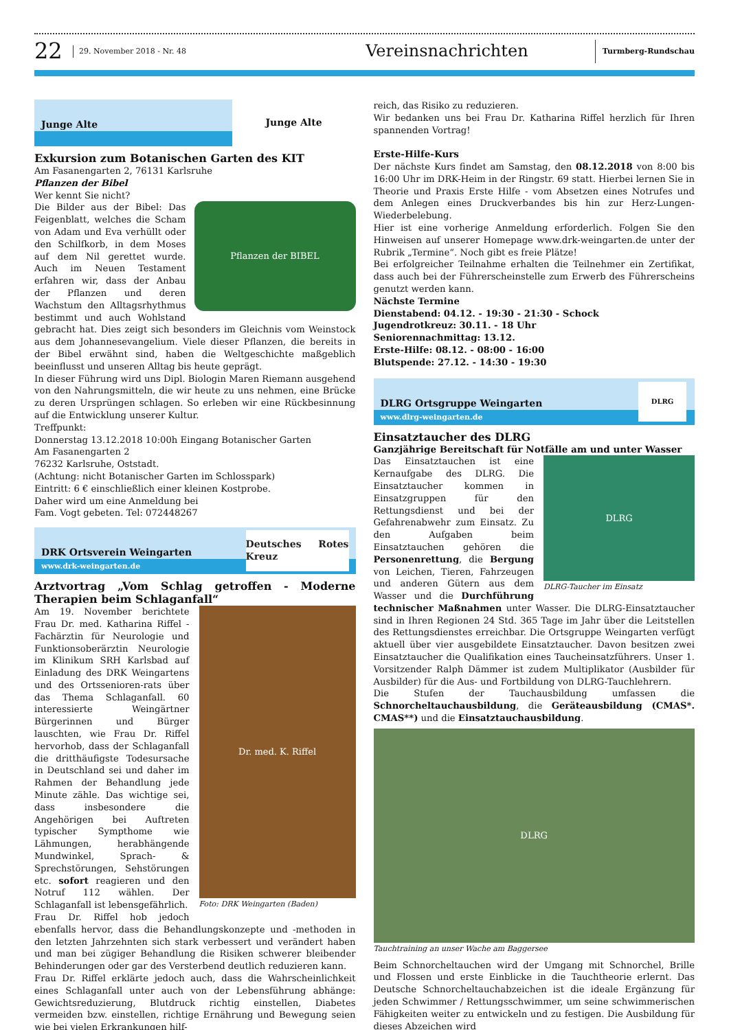22
29. November 2018 - Nr. 48
Vereinsnachrichten
Turmberg-Rundschau
Junge Alte
Junge Alte
Exkursion zum Botanischen Garten des KIT
Am Fasanengarten 2, 76131 Karlsruhe
Pflanzen der Bibel
Wer kennt Sie nicht?
Pflanzen der BIBEL
Die Bilder aus der Bibel: Das Feigenblatt, welches die Scham von Adam und Eva verhüllt oder den Schilfkorb, in dem Moses auf dem Nil gerettet wurde. Auch im Neuen Testament erfahren wir, dass der Anbau der Pflanzen und deren Wachstum den Alltagsrhythmus bestimmt und auch Wohlstand gebracht hat. Dies zeigt sich besonders im Gleichnis vom Weinstock aus dem Johannesevangelium. Viele dieser Pflanzen, die bereits in der Bibel erwähnt sind, haben die Weltgeschichte maßgeblich beeinflusst und unseren Alltag bis heute geprägt.
In dieser Führung wird uns Dipl. Biologin Maren Riemann ausgehend von den Nahrungsmitteln, die wir heute zu uns nehmen, eine Brücke zu deren Ursprüngen schlagen. So erleben wir eine Rückbesinnung auf die Entwicklung unserer Kultur.
Treffpunkt:
Donnerstag 13.12.2018 10:00h Eingang Botanischer Garten
Am Fasanengarten 2
76232 Karlsruhe, Oststadt.
(Achtung: nicht Botanischer Garten im Schlosspark)
Eintritt: 6 € einschließlich einer kleinen Kostprobe.
Daher wird um eine Anmeldung bei
Fam. Vogt gebeten. Tel: 072448267
DRK Ortsverein Weingarten
www.drk-weingarten.de
Deutsches Rotes Kreuz
Arztvortrag „Vom Schlag getroffen - Moderne Therapien beim Schlaganfall“
Dr. med. K. Riffel
Foto: DRK Weingarten (Baden)
Am 19. November berichtete Frau Dr. med. Katharina Riffel - Fachärztin für Neurologie und Funktionsoberärztin Neurologie im Klinikum SRH Karlsbad auf Einladung des DRK Weingartens und des Ortssenioren-rats über das Thema Schlaganfall. 60 interessierte Weingärtner Bürgerinnen und Bürger lauschten, wie Frau Dr. Riffel hervorhob, dass der Schlaganfall die dritthäufigste Todesursache in Deutschland sei und daher im Rahmen der Behandlung jede Minute zähle. Das wichtige sei, dass insbesondere die Angehörigen bei Auftreten typischer Sympthome wie Lähmungen, herabhängende Mundwinkel, Sprach- & Sprechstörungen, Sehstörungen etc. sofort reagieren und den Notruf 112 wählen. Der Schlaganfall ist lebensgefährlich.
Frau Dr. Riffel hob jedoch ebenfalls hervor, dass die Behandlungskonzepte und -methoden in den letzten Jahrzehnten sich stark verbessert und verändert haben und man bei zügiger Behandlung die Risiken schwerer bleibender Behinderungen oder gar des Versterbend deutlich reduzieren kann.
Frau Dr. Riffel erklärte jedoch auch, dass die Wahrscheinlichkeit eines Schlaganfall unter auch von der Lebensführung abhänge: Gewichtsreduzierung, Blutdruck richtig einstellen, Diabetes vermeiden bzw. einstellen, richtige Ernährung und Bewegung seien wie bei vielen Erkrankungen hilf-
reich, das Risiko zu reduzieren.
Wir bedanken uns bei Frau Dr. Katharina Riffel herzlich für Ihren spannenden Vortrag!
Erste-Hilfe-Kurs
Der nächste Kurs findet am Samstag, den 08.12.2018 von 8:00 bis 16:00 Uhr im DRK-Heim in der Ringstr. 69 statt. Hierbei lernen Sie in Theorie und Praxis Erste Hilfe - vom Absetzen eines Notrufes und dem Anlegen eines Druckverbandes bis hin zur Herz-Lungen-Wiederbelebung.
Hier ist eine vorherige Anmeldung erforderlich. Folgen Sie den Hinweisen auf unserer Homepage www.drk-weingarten.de unter der Rubrik „Termine“. Noch gibt es freie Plätze!
Bei erfolgreicher Teilnahme erhalten die Teilnehmer ein Zertifikat, dass auch bei der Führerscheinstelle zum Erwerb des Führerscheins genutzt werden kann.
Nächste Termine
Dienstabend: 04.12. - 19:30 - 21:30 - Schock
Jugendrotkreuz: 30.11. - 18 Uhr
Seniorennachmittag: 13.12.
Erste-Hilfe: 08.12. - 08:00 - 16:00
Blutspende: 27.12. - 14:30 - 19:30
DLRG Ortsgruppe Weingarten
www.dlrg-weingarten.de
DLRG
Einsatztaucher des DLRG
Ganzjährige Bereitschaft für Notfälle am und unter Wasser
DLRG
DLRG-Taucher im Einsatz
Das Einsatztauchen ist eine Kernaufgabe des DLRG. Die Einsatztaucher kommen in Einsatzgruppen für den Rettungsdienst und bei der Gefahrenabwehr zum Einsatz. Zu den Aufgaben beim Einsatztauchen gehören die Personenrettung, die Bergung von Leichen, Tieren, Fahrzeugen und anderen Gütern aus dem Wasser und die Durchführung technischer Maßnahmen unter Wasser. Die DLRG-Einsatztaucher sind in Ihren Regionen 24 Std. 365 Tage im Jahr über die Leitstellen des Rettungsdienstes erreichbar. Die Ortsgruppe Weingarten verfügt aktuell über vier ausgebildete Einsatztaucher. Davon besitzen zwei Einsatztaucher die Qualifikation eines Taucheinsatzführers. Unser 1. Vorsitzender Ralph Dämmer ist zudem Multiplikator (Ausbilder für Ausbilder) für die Aus- und Fortbildung von DLRG-Tauchlehrern.
Die Stufen der Tauchausbildung umfassen die Schnorcheltauchausbildung, die Geräteausbildung (CMAS*. CMAS**) und die Einsatztauchausbildung.
DLRG
Tauchtraining an unser Wache am Baggersee
Beim Schnorcheltauchen wird der Umgang mit Schnorchel, Brille und Flossen und erste Einblicke in die Tauchtheorie erlernt. Das Deutsche Schnorcheltauchabzeichen ist die ideale Ergänzung für jeden Schwimmer / Rettungsschwimmer, um seine schwimmerischen Fähigkeiten weiter zu entwickeln und zu festigen. Die Ausbildung für dieses Abzeichen wird